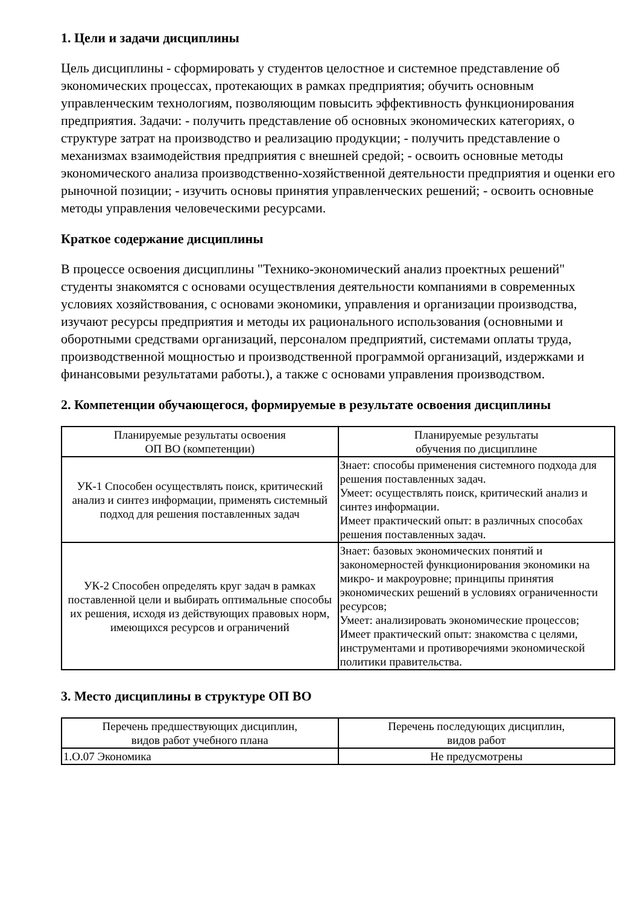1. Цели и задачи дисциплины
Цель дисциплины - сформировать у студентов целостное и системное представление об экономических процессах, протекающих в рамках предприятия; обучить основным управленческим технологиям, позволяющим повысить эффективность функционирования предприятия. Задачи: - получить представление об основных экономических категориях, о структуре затрат на производство и реализацию продукции; - получить представление о механизмах взаимодействия предприятия с внешней средой; - освоить основные методы экономического анализа производственно-хозяйственной деятельности предприятия и оценки его рыночной позиции; - изучить основы принятия управленческих решений; - освоить основные методы управления человеческими ресурсами.
Краткое содержание дисциплины
В процессе освоения дисциплины "Технико-экономический анализ проектных решений" студенты знакомятся с основами осуществления деятельности компаниями в современных условиях хозяйствования, с основами экономики, управления и организации производства, изучают ресурсы предприятия и методы их рационального использования (основными и оборотными средствами организаций, персоналом предприятий, системами оплаты труда, производственной мощностью и производственной программой организаций, издержками и финансовыми результатами работы.), а также с основами управления производством.
2. Компетенции обучающегося, формируемые в результате освоения дисциплины
| Планируемые результаты освоения ОП ВО (компетенции) | Планируемые результаты обучения по дисциплине |
| --- | --- |
| УК-1 Способен осуществлять поиск, критический анализ и синтез информации, применять системный подход для решения поставленных задач | Знает: способы применения системного подхода для решения поставленных задач. Умеет: осуществлять поиск, критический анализ и синтез информации. Имеет практический опыт: в различных способах решения поставленных задач. |
| УК-2 Способен определять круг задач в рамках поставленной цели и выбирать оптимальные способы их решения, исходя из действующих правовых норм, имеющихся ресурсов и ограничений | Знает: базовых экономических понятий и закономерностей функционирования экономики на микро- и макроуровне; принципы принятия экономических решений в условиях ограниченности ресурсов; Умеет: анализировать экономические процессов; Имеет практический опыт: знакомства с целями, инструментами и противоречиями экономической политики правительства. |
3. Место дисциплины в структуре ОП ВО
| Перечень предшествующих дисциплин, видов работ учебного плана | Перечень последующих дисциплин, видов работ |
| --- | --- |
| 1.О.07 Экономика | Не предусмотрены |